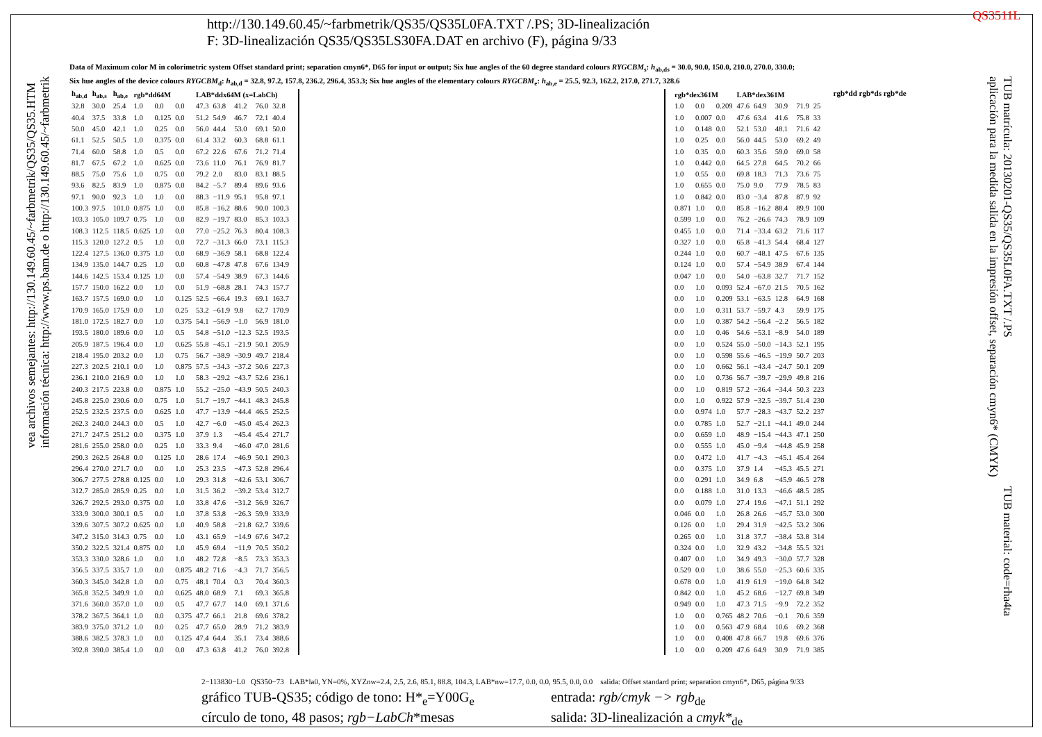http://130.149.60.45/~farbmetrik/QS35/QS35L0FA.TXT /.PS; 3D-linealización
F: 3D-linealización QS35/QS35LS30FA.DAT en archivo (F), página 9/33
QS3511L
vea archivos semejantes: http://130.149.60.45/~farbmetrik/QS35/QS35.HTM
información técnica: http://www.ps.bam.de o http://130.149.60.45/~farbmetrik
TUB matrícula: 20130201-QS35/QS35L0FA.TXT /.PS
aplicación para la medida salida en la impresión offset, separación cmyn6* (CMYK)
TUB material: code=rha4ta
Data of Maximum color M in colorimetric system Offset standard print; separation cmyn6*, D65 for input or output; Six hue angles of the 60 degree standard colours RYGCBM<sub>s</sub>: h<sub>ab,ds</sub> = 30.0, 90.0, 150.0, 210.0, 270.0, 330.0;
Six hue angles of the device colours RYGCBM<sub>d</sub>: h<sub>ab,d</sub> = 32.8, 97.2, 157.8, 236.2, 296.4, 353.3; Six hue angles of the elementary colours RYGCBM<sub>e</sub>: h<sub>ab,e</sub> = 25.5, 92.3, 162.2, 217.0, 271.7, 328.6
| h<sub>ab,d</sub> | h<sub>ab,s</sub> | h<sub>ab,e</sub> | rgb*dd64M | | | LAB*ddx64M (x=LabCh) | | | | |
| --- | --- | --- | --- | --- | --- | --- | --- | --- | --- | --- |
| 32.8 | 30.0 | 25.4 | 1.0 | 0.0 | 0.0 | 47.3 | 63.8 | 41.2 | 76.0 | 32.8 |
| 40.4 | 37.5 | 33.8 | 1.0 | 0.125 | 0.0 | 51.2 | 54.9 | 46.7 | 72.1 | 40.4 |
| 50.0 | 45.0 | 42.1 | 1.0 | 0.25 | 0.0 | 56.0 | 44.4 | 53.0 | 69.1 | 50.0 |
| 61.1 | 52.5 | 50.5 | 1.0 | 0.375 | 0.0 | 61.4 | 33.2 | 60.3 | 68.8 | 61.1 |
| 71.4 | 60.0 | 58.8 | 1.0 | 0.5 | 0.0 | 67.2 | 22.6 | 67.6 | 71.2 | 71.4 |
| 81.7 | 67.5 | 67.2 | 1.0 | 0.625 | 0.0 | 73.6 | 11.0 | 76.1 | 76.9 | 81.7 |
| 88.5 | 75.0 | 75.6 | 1.0 | 0.75 | 0.0 | 79.2 | 2.0 | 83.0 | 83.1 | 88.5 |
| 93.6 | 82.5 | 83.9 | 1.0 | 0.875 | 0.0 | 84.2 | −5.7 | 89.4 | 89.6 | 93.6 |
| 97.1 | 90.0 | 92.3 | 1.0 | 1.0 | 0.0 | 88.3 | −11.9 | 95.1 | 95.8 | 97.1 |
| 100.3 | 97.5 | 101.0 | 0.875 | 1.0 | 0.0 | 85.8 | −16.2 | 88.6 | 90.0 | 100.3 |
| 103.3 | 105.0 | 109.7 | 0.75 | 1.0 | 0.0 | 82.9 | −19.7 | 83.0 | 85.3 | 103.3 |
| 108.3 | 112.5 | 118.5 | 0.625 | 1.0 | 0.0 | 77.0 | −25.2 | 76.3 | 80.4 | 108.3 |
| 115.3 | 120.0 | 127.2 | 0.5 | 1.0 | 0.0 | 72.7 | −31.3 | 66.0 | 73.1 | 115.3 |
| 122.4 | 127.5 | 136.0 | 0.375 | 1.0 | 0.0 | 68.9 | −36.9 | 58.1 | 68.8 | 122.4 |
| 134.9 | 135.0 | 144.7 | 0.25 | 1.0 | 0.0 | 60.8 | −47.8 | 47.8 | 67.6 | 134.9 |
| 144.6 | 142.5 | 153.4 | 0.125 | 1.0 | 0.0 | 57.4 | −54.9 | 38.9 | 67.3 | 144.6 |
| 157.7 | 150.0 | 162.2 | 0.0 | 1.0 | 0.0 | 51.9 | −68.8 | 28.1 | 74.3 | 157.7 |
| 163.7 | 157.5 | 169.0 | 0.0 | 1.0 | 0.125 | 52.5 | −66.4 | 19.3 | 69.1 | 163.7 |
| 170.9 | 165.0 | 175.9 | 0.0 | 1.0 | 0.25 | 53.2 | −61.9 | 9.8 | 62.7 | 170.9 |
| 181.0 | 172.5 | 182.7 | 0.0 | 1.0 | 0.375 | 54.1 | −56.9 | −1.0 | 56.9 | 181.0 |
| 193.5 | 180.0 | 189.6 | 0.0 | 1.0 | 0.5 | 54.8 | −51.0 | −12.3 | 52.5 | 193.5 |
| 205.9 | 187.5 | 196.4 | 0.0 | 1.0 | 0.625 | 55.8 | −45.1 | −21.9 | 50.1 | 205.9 |
| 218.4 | 195.0 | 203.2 | 0.0 | 1.0 | 0.75 | 56.7 | −38.9 | −30.9 | 49.7 | 218.4 |
| 227.3 | 202.5 | 210.1 | 0.0 | 1.0 | 0.875 | 57.5 | −34.3 | −37.2 | 50.6 | 227.3 |
| 236.1 | 210.0 | 216.9 | 0.0 | 1.0 | 1.0 | 58.3 | −29.2 | −43.7 | 52.6 | 236.1 |
| 240.3 | 217.5 | 223.8 | 0.0 | 0.875 | 1.0 | 55.2 | −25.0 | −43.9 | 50.5 | 240.3 |
| 245.8 | 225.0 | 230.6 | 0.0 | 0.75 | 1.0 | 51.7 | −19.7 | −44.1 | 48.3 | 245.8 |
| 252.5 | 232.5 | 237.5 | 0.0 | 0.625 | 1.0 | 47.7 | −13.9 | −44.4 | 46.5 | 252.5 |
| 262.3 | 240.0 | 244.3 | 0.0 | 0.5 | 1.0 | 42.7 | −6.0 | −45.0 | 45.4 | 262.3 |
| 271.7 | 247.5 | 251.2 | 0.0 | 0.375 | 1.0 | 37.9 | 1.3 | −45.4 | 45.4 | 271.7 |
| 281.6 | 255.0 | 258.0 | 0.0 | 0.25 | 1.0 | 33.3 | 9.4 | −46.0 | 47.0 | 281.6 |
| 290.3 | 262.5 | 264.8 | 0.0 | 0.125 | 1.0 | 28.6 | 17.4 | −46.9 | 50.1 | 290.3 |
| 296.4 | 270.0 | 271.7 | 0.0 | 0.0 | 1.0 | 25.3 | 23.5 | −47.3 | 52.8 | 296.4 |
| 306.7 | 277.5 | 278.8 | 0.125 | 0.0 | 1.0 | 29.3 | 31.8 | −42.6 | 53.1 | 306.7 |
| 312.7 | 285.0 | 285.9 | 0.25 | 0.0 | 1.0 | 31.5 | 36.2 | −39.2 | 53.4 | 312.7 |
| 326.7 | 292.5 | 293.0 | 0.375 | 0.0 | 1.0 | 33.8 | 47.6 | −31.2 | 56.9 | 326.7 |
| 333.9 | 300.0 | 300.1 | 0.5 | 0.0 | 1.0 | 37.8 | 53.8 | −26.3 | 59.9 | 333.9 |
| 339.6 | 307.5 | 307.2 | 0.625 | 0.0 | 1.0 | 40.9 | 58.8 | −21.8 | 62.7 | 339.6 |
| 347.2 | 315.0 | 314.3 | 0.75 | 0.0 | 1.0 | 43.1 | 65.9 | −14.9 | 67.6 | 347.2 |
| 350.2 | 322.5 | 321.4 | 0.875 | 0.0 | 1.0 | 45.9 | 69.4 | −11.9 | 70.5 | 350.2 |
| 353.3 | 330.0 | 328.6 | 1.0 | 0.0 | 1.0 | 48.2 | 72.8 | −8.5 | 73.3 | 353.3 |
| 356.5 | 337.5 | 335.7 | 1.0 | 0.0 | 0.875 | 48.2 | 71.6 | −4.3 | 71.7 | 356.5 |
| 360.3 | 345.0 | 342.8 | 1.0 | 0.0 | 0.75 | 48.1 | 70.4 | 0.3 | 70.4 | 360.3 |
| 365.8 | 352.5 | 349.9 | 1.0 | 0.0 | 0.625 | 48.0 | 68.9 | 7.1 | 69.3 | 365.8 |
| 371.6 | 360.0 | 357.0 | 1.0 | 0.0 | 0.5 | 47.7 | 67.7 | 14.0 | 69.1 | 371.6 |
| 378.2 | 367.5 | 364.1 | 1.0 | 0.0 | 0.375 | 47.7 | 66.1 | 21.8 | 69.6 | 378.2 |
| 383.9 | 375.0 | 371.2 | 1.0 | 0.0 | 0.25 | 47.7 | 65.0 | 28.9 | 71.2 | 383.9 |
| 388.6 | 382.5 | 378.3 | 1.0 | 0.0 | 0.125 | 47.4 | 64.4 | 35.1 | 73.4 | 388.6 |
| 392.8 | 390.0 | 385.4 | 1.0 | 0.0 | 0.0 | 47.3 | 63.8 | 41.2 | 76.0 | 392.8 |
| rgb*dex361M | | | LAB*dex361M | | | | |
| --- | --- | --- | --- | --- | --- | --- | --- |
| 1.0 | 0.0 | 0.209 | 47.6 | 64.9 | 30.9 | 71.9 | 25 |
| 1.0 | 0.007 | 0.0 | 47.6 | 63.4 | 41.6 | 75.8 | 33 |
| 1.0 | 0.148 | 0.0 | 52.1 | 53.0 | 48.1 | 71.6 | 42 |
| 1.0 | 0.25 | 0.0 | 56.0 | 44.5 | 53.0 | 69.2 | 49 |
| 1.0 | 0.35 | 0.0 | 60.3 | 35.6 | 59.0 | 69.0 | 58 |
| 1.0 | 0.442 | 0.0 | 64.5 | 27.8 | 64.5 | 70.2 | 66 |
| 1.0 | 0.55 | 0.0 | 69.8 | 18.3 | 71.3 | 73.6 | 75 |
| 1.0 | 0.655 | 0.0 | 75.0 | 9.0 | 77.9 | 78.5 | 83 |
| 1.0 | 0.842 | 0.0 | 83.0 | −3.4 | 87.8 | 87.9 | 92 |
| 0.871 | 1.0 | 0.0 | 85.8 | −16.2 | 88.4 | 89.9 | 100 |
| 0.599 | 1.0 | 0.0 | 76.2 | −26.6 | 74.3 | 78.9 | 109 |
| 0.455 | 1.0 | 0.0 | 71.4 | −33.4 | 63.2 | 71.6 | 117 |
| 0.327 | 1.0 | 0.0 | 65.8 | −41.3 | 54.4 | 68.4 | 127 |
| 0.244 | 1.0 | 0.0 | 60.7 | −48.1 | 47.5 | 67.6 | 135 |
| 0.124 | 1.0 | 0.0 | 57.4 | −54.9 | 38.9 | 67.4 | 144 |
| 0.047 | 1.0 | 0.0 | 54.0 | −63.8 | 32.7 | 71.7 | 152 |
| 0.0 | 1.0 | 0.093 | 52.4 | −67.0 | 21.5 | 70.5 | 162 |
| 0.0 | 1.0 | 0.209 | 53.1 | −63.5 | 12.8 | 64.9 | 168 |
| 0.0 | 1.0 | 0.311 | 53.7 | −59.7 | 4.3 | 59.9 | 175 |
| 0.0 | 1.0 | 0.387 | 54.2 | −56.4 | −2.2 | 56.5 | 182 |
| 0.0 | 1.0 | 0.46 | 54.6 | −53.1 | −8.9 | 54.0 | 189 |
| 0.0 | 1.0 | 0.524 | 55.0 | −50.0 | −14.3 | 52.1 | 195 |
| 0.0 | 1.0 | 0.598 | 55.6 | −46.5 | −19.9 | 50.7 | 203 |
| 0.0 | 1.0 | 0.662 | 56.1 | −43.4 | −24.7 | 50.1 | 209 |
| 0.0 | 1.0 | 0.736 | 56.7 | −39.7 | −29.9 | 49.8 | 216 |
| 0.0 | 1.0 | 0.819 | 57.2 | −36.4 | −34.4 | 50.3 | 223 |
| 0.0 | 1.0 | 0.922 | 57.9 | −32.5 | −39.7 | 51.4 | 230 |
| 0.0 | 0.974 | 1.0 | 57.7 | −28.3 | −43.7 | 52.2 | 237 |
| 0.0 | 0.785 | 1.0 | 52.7 | −21.1 | −44.1 | 49.0 | 244 |
| 0.0 | 0.659 | 1.0 | 48.9 | −15.4 | −44.3 | 47.1 | 250 |
| 0.0 | 0.555 | 1.0 | 45.0 | −9.4 | −44.8 | 45.9 | 258 |
| 0.0 | 0.472 | 1.0 | 41.7 | −4.3 | −45.1 | 45.4 | 264 |
| 0.0 | 0.375 | 1.0 | 37.9 | 1.4 | −45.3 | 45.5 | 271 |
| 0.0 | 0.291 | 1.0 | 34.9 | 6.8 | −45.9 | 46.5 | 278 |
| 0.0 | 0.188 | 1.0 | 31.0 | 13.3 | −46.6 | 48.5 | 285 |
| 0.0 | 0.079 | 1.0 | 27.4 | 19.6 | −47.1 | 51.1 | 292 |
| 0.046 | 0.0 | 1.0 | 26.8 | 26.6 | −45.7 | 53.0 | 300 |
| 0.126 | 0.0 | 1.0 | 29.4 | 31.9 | −42.5 | 53.2 | 306 |
| 0.265 | 0.0 | 1.0 | 31.8 | 37.7 | −38.4 | 53.8 | 314 |
| 0.324 | 0.0 | 1.0 | 32.9 | 43.2 | −34.8 | 55.5 | 321 |
| 0.407 | 0.0 | 1.0 | 34.9 | 49.3 | −30.0 | 57.7 | 328 |
| 0.529 | 0.0 | 1.0 | 38.6 | 55.0 | −25.3 | 60.6 | 335 |
| 0.678 | 0.0 | 1.0 | 41.9 | 61.9 | −19.0 | 64.8 | 342 |
| 0.842 | 0.0 | 1.0 | 45.2 | 68.6 | −12.7 | 69.8 | 349 |
| 0.949 | 0.0 | 1.0 | 47.3 | 71.5 | −9.9 | 72.2 | 352 |
| 1.0 | 0.0 | 0.765 | 48.2 | 70.6 | −0.1 | 70.6 | 359 |
| 1.0 | 0.0 | 0.563 | 47.9 | 68.4 | 10.6 | 69.2 | 368 |
| 1.0 | 0.0 | 0.408 | 47.8 | 66.7 | 19.8 | 69.6 | 376 |
| 1.0 | 0.0 | 0.209 | 47.6 | 64.9 | 30.9 | 71.9 | 385 |
rgb*dd rgb*ds rgb*de
2−113830−L0 QS350−73 LAB*la0, YN=0%, XYZnw=2.4, 2.5, 2.6, 85.1, 88.8, 104.3, LAB*nw=17.7, 0.0, 0.0, 95.5, 0.0, 0.0 salida: Offset standard print; separation cmyn6*, D65, página 9/33
gráfico TUB-QS35; código de tono: H*<sub>e</sub>=Y00G<sub>e</sub>
círculo de tono, 48 pasos; rgb−LabCh*mesas
entrada: rgb/cmyk −> rgb<sub>de</sub>
salida: 3D-linealización a cmyk*<sub>de</sub>